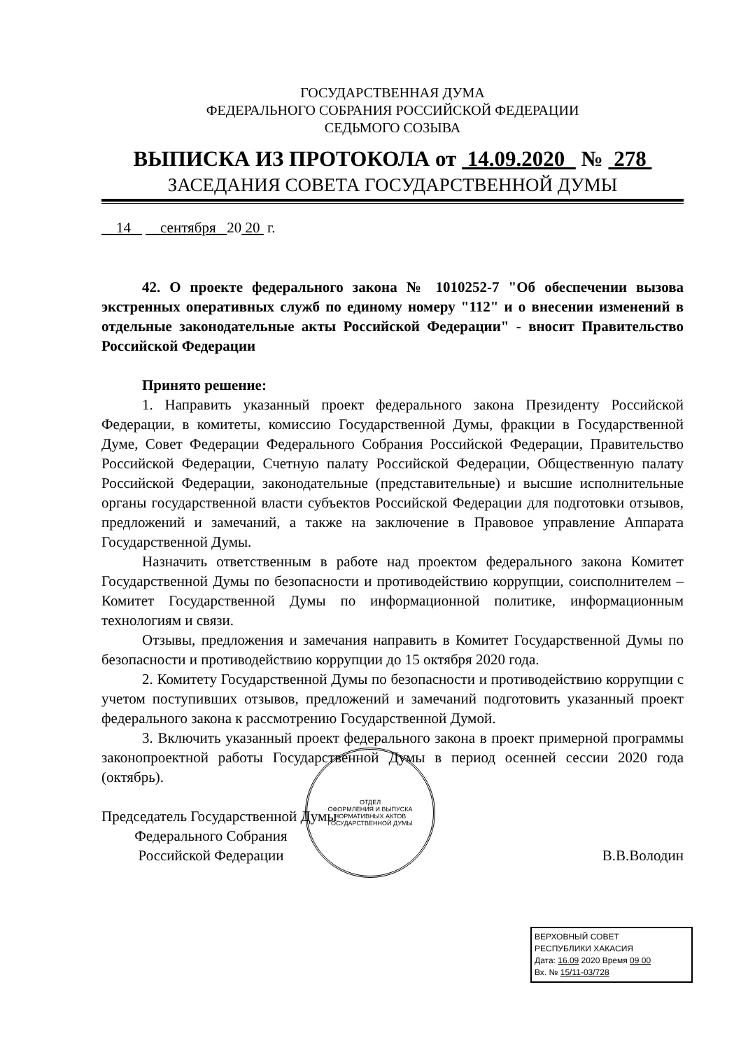ГОСУДАРСТВЕННАЯ ДУМА
ФЕДЕРАЛЬНОГО СОБРАНИЯ РОССИЙСКОЙ ФЕДЕРАЦИИ
СЕДЬМОГО СОЗЫВА
ВЫПИСКА ИЗ ПРОТОКОЛА от 14.09.2020 № 278
ЗАСЕДАНИЯ СОВЕТА ГОСУДАРСТВЕННОЙ ДУМЫ
14 сентября 20 20 г.
42. О проекте федерального закона № 1010252-7 "Об обеспечении вызова экстренных оперативных служб по единому номеру "112" и о внесении изменений в отдельные законодательные акты Российской Федерации" - вносит Правительство Российской Федерации
Принято решение:
1. Направить указанный проект федерального закона Президенту Российской Федерации, в комитеты, комиссию Государственной Думы, фракции в Государственной Думе, Совет Федерации Федерального Собрания Российской Федерации, Правительство Российской Федерации, Счетную палату Российской Федерации, Общественную палату Российской Федерации, законодательные (представительные) и высшие исполнительные органы государственной власти субъектов Российской Федерации для подготовки отзывов, предложений и замечаний, а также на заключение в Правовое управление Аппарата Государственной Думы.
Назначить ответственным в работе над проектом федерального закона Комитет Государственной Думы по безопасности и противодействию коррупции, соисполнителем – Комитет Государственной Думы по информационной политике, информационным технологиям и связи.
Отзывы, предложения и замечания направить в Комитет Государственной Думы по безопасности и противодействию коррупции до 15 октября 2020 года.
2. Комитету Государственной Думы по безопасности и противодействию коррупции с учетом поступивших отзывов, предложений и замечаний подготовить указанный проект федерального закона к рассмотрению Государственной Думой.
3. Включить указанный проект федерального закона в проект примерной программы законопроектной работы Государственной Думы в период осенней сессии 2020 года (октябрь).
Председатель Государственной Думы
Федерального Собрания
Российской Федерации
В.В.Володин
ОТДЕЛ
ОФОРМЛЕНИЯ И ВЫПУСКА
НОРМАТИВНЫХ АКТОВ
ГОСУДАРСТВЕННОЙ ДУМЫ
ВЕРХОВНЫЙ СОВЕТ
РЕСПУБЛИКИ ХАКАСИЯ
Дата: 16.09 2020 Время 09 00
Вх. № 15/11-03/728